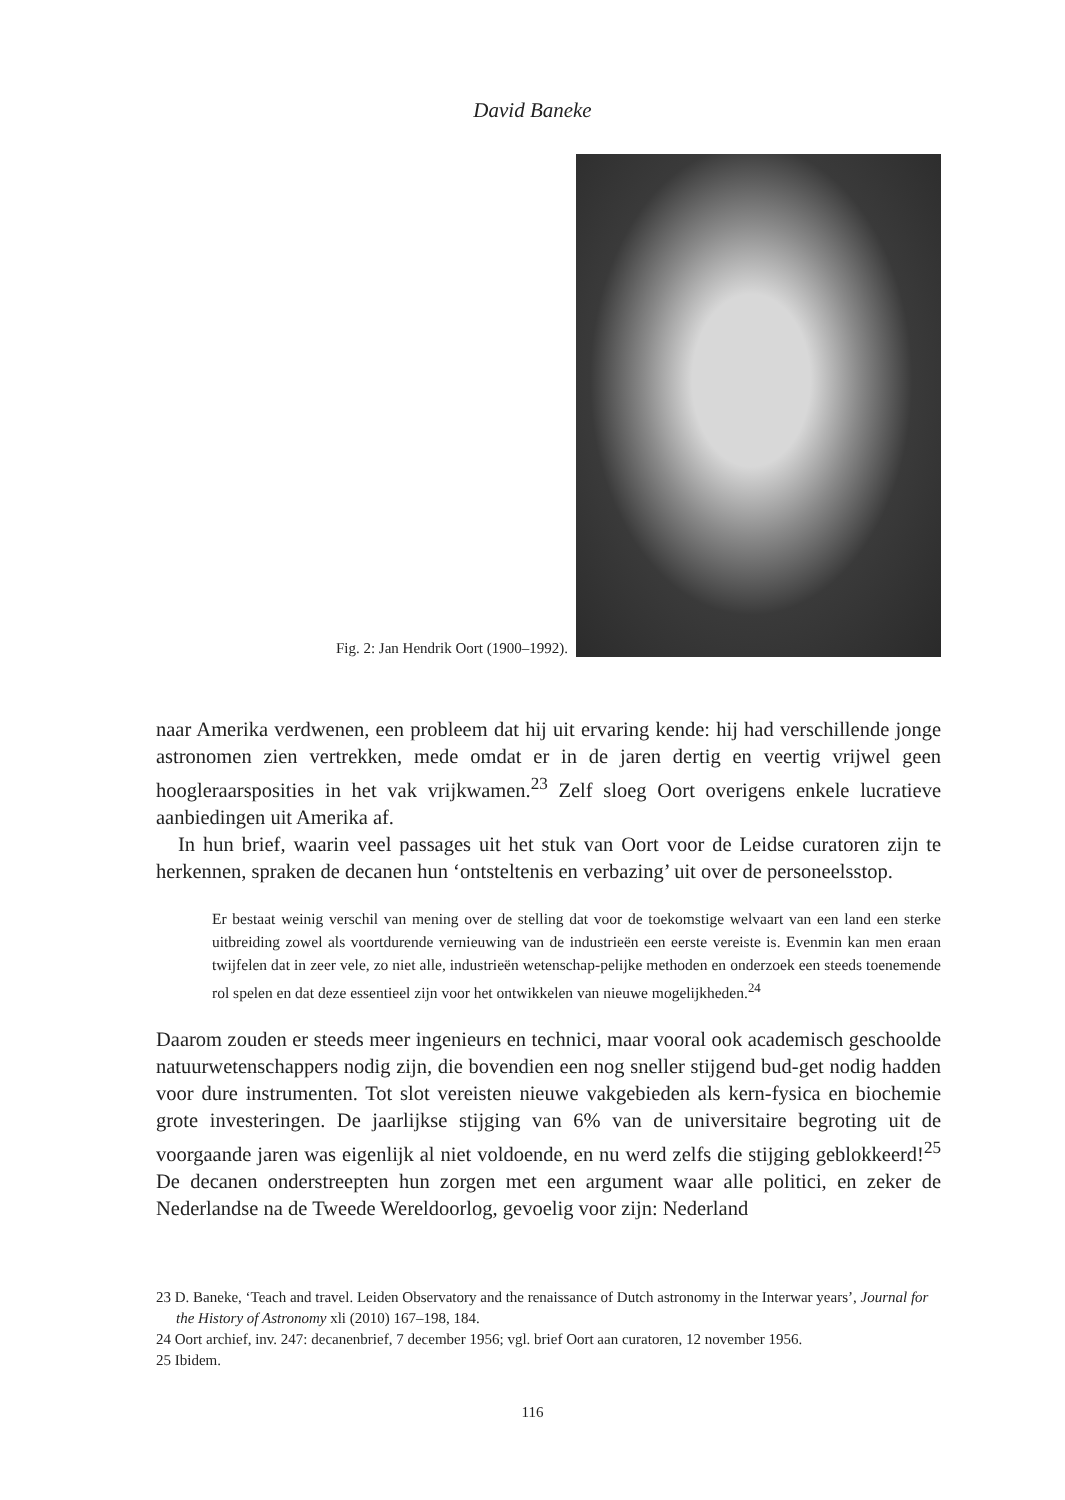David Baneke
Fig. 2: Jan Hendrik Oort (1900–1992).
naar Amerika verdwenen, een probleem dat hij uit ervaring kende: hij had verschillende jonge astronomen zien vertrekken, mede omdat er in de jaren dertig en veertig vrijwel geen hoogleraarsposities in het vak vrijkwamen.<sup>23</sup> Zelf sloeg Oort overigens enkele lucratieve aanbiedingen uit Amerika af.
In hun brief, waarin veel passages uit het stuk van Oort voor de Leidse curatoren zijn te herkennen, spraken de decanen hun ‘ontsteltenis en verbazing’ uit over de personeelsstop.
Er bestaat weinig verschil van mening over de stelling dat voor de toekomstige welvaart van een land een sterke uitbreiding zowel als voortdurende vernieuwing van de industrieën een eerste vereiste is. Evenmin kan men eraan twijfelen dat in zeer vele, zo niet alle, industrieën wetenschap-pelijke methoden en onderzoek een steeds toenemende rol spelen en dat deze essentieel zijn voor het ontwikkelen van nieuwe mogelijkheden.<sup>24</sup>
Daarom zouden er steeds meer ingenieurs en technici, maar vooral ook academisch geschoolde natuurwetenschappers nodig zijn, die bovendien een nog sneller stijgend bud-get nodig hadden voor dure instrumenten. Tot slot vereisten nieuwe vakgebieden als kern-fysica en biochemie grote investeringen. De jaarlijkse stijging van 6% van de universitaire begroting uit de voorgaande jaren was eigenlijk al niet voldoende, en nu werd zelfs die stijging geblokkeerd!<sup>25</sup> De decanen onderstreepten hun zorgen met een argument waar alle politici, en zeker de Nederlandse na de Tweede Wereldoorlog, gevoelig voor zijn: Nederland
23 D. Baneke, ‘Teach and travel. Leiden Observatory and the renaissance of Dutch astronomy in the Interwar years’, Journal for the History of Astronomy xli (2010) 167–198, 184.
24 Oort archief, inv. 247: decanenbrief, 7 december 1956; vgl. brief Oort aan curatoren, 12 november 1956.
25 Ibidem.
116